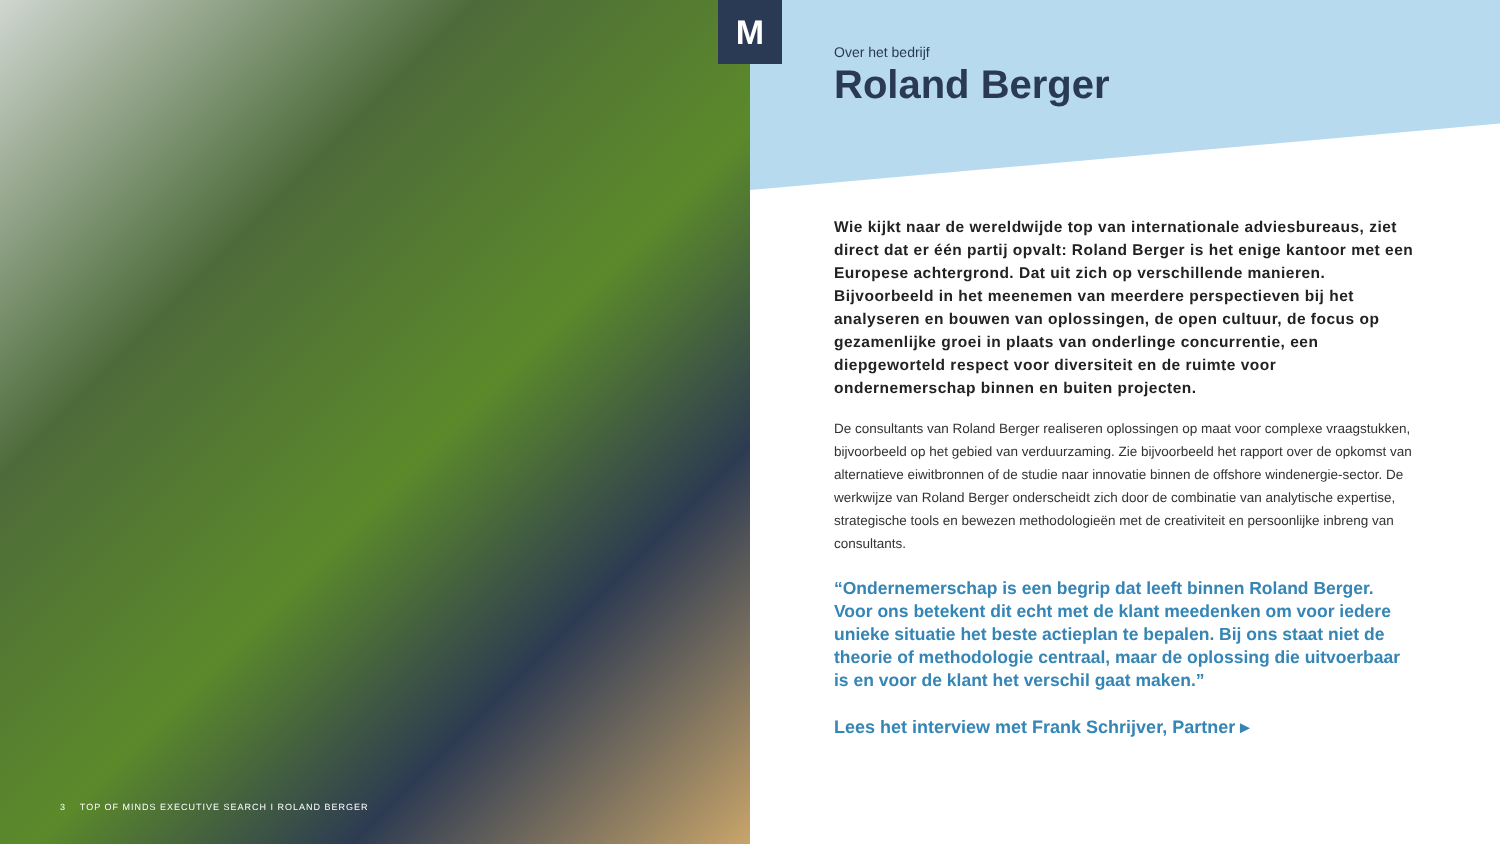M
3 TOP OF MINDS EXECUTIVE SEARCH I ROLAND BERGER
Over het bedrijf
Roland Berger
Wie kijkt naar de wereldwijde top van internationale adviesbureaus, ziet direct dat er één partij opvalt: Roland Berger is het enige kantoor met een Europese achtergrond. Dat uit zich op verschillende manieren. Bijvoorbeeld in het meenemen van meerdere perspectieven bij het analyseren en bouwen van oplossingen, de open cultuur, de focus op gezamenlijke groei in plaats van onderlinge concurrentie, een diepgeworteld respect voor diversiteit en de ruimte voor ondernemerschap binnen en buiten projecten.
De consultants van Roland Berger realiseren oplossingen op maat voor complexe vraagstukken, bijvoorbeeld op het gebied van verduurzaming. Zie bijvoorbeeld het rapport over de opkomst van alternatieve eiwitbronnen of de studie naar innovatie binnen de offshore windenergie-sector. De werkwijze van Roland Berger onderscheidt zich door de combinatie van analytische expertise, strategische tools en bewezen methodologieën met de creativiteit en persoonlijke inbreng van consultants.
“Ondernemerschap is een begrip dat leeft binnen Roland Berger. Voor ons betekent dit echt met de klant meedenken om voor iedere unieke situatie het beste actieplan te bepalen. Bij ons staat niet de theorie of methodologie centraal, maar de oplossing die uitvoerbaar is en voor de klant het verschil gaat maken.”
Lees het interview met Frank Schrijver, Partner ▸